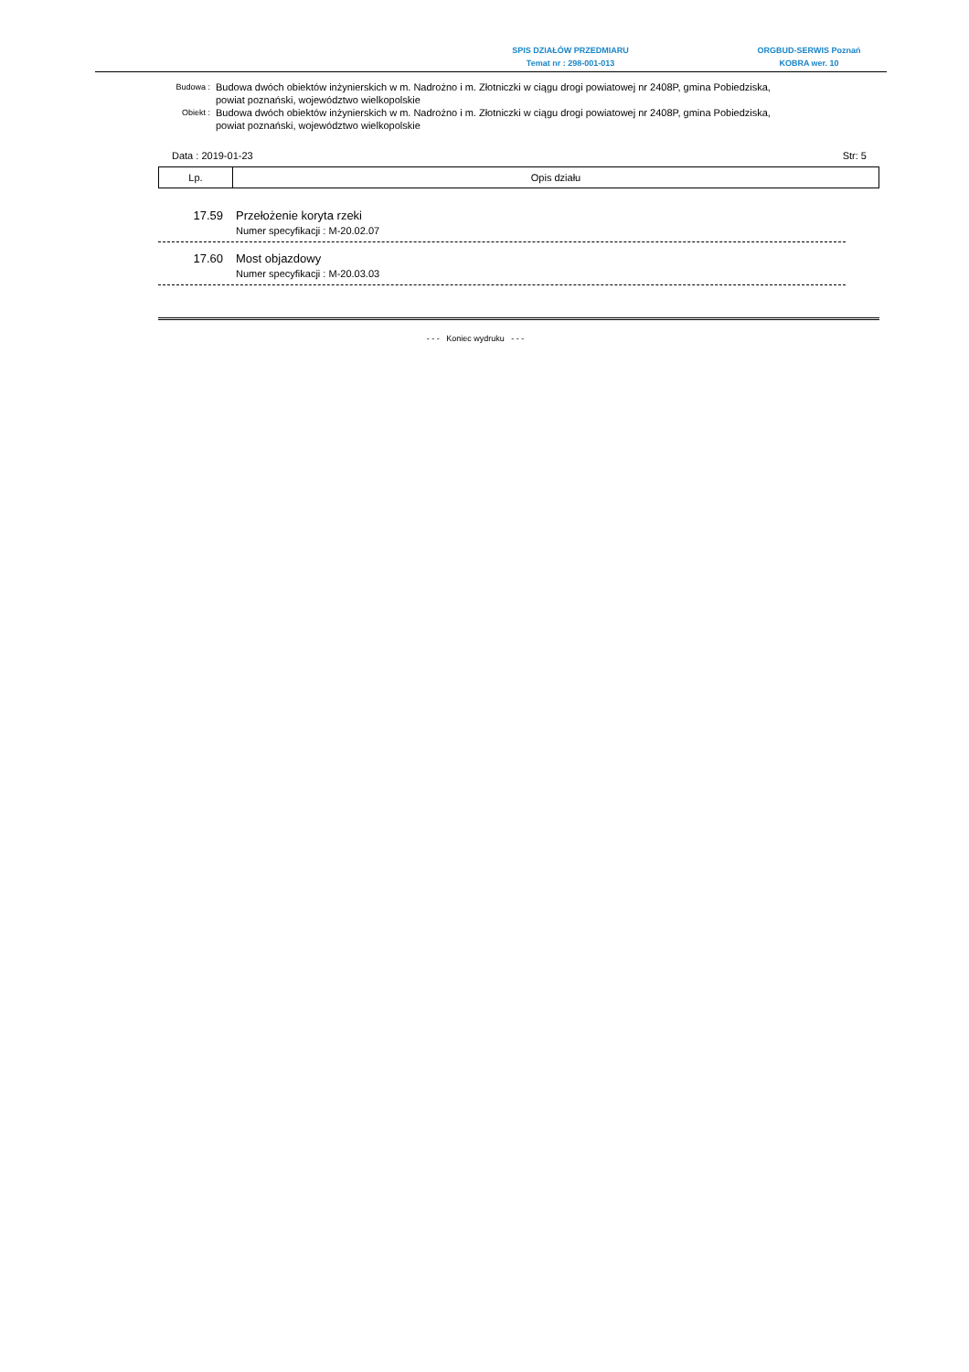SPIS DZIAŁÓW PRZEDMIARU
Temat nr : 298-001-013
ORGBUD-SERWIS Poznań
KOBRA wer. 10
Budowa :
Budowa dwóch obiektów inżynierskich w m. Nadrożno i m. Złotniczki w ciągu drogi powiatowej nr 2408P, gmina Pobiedziska, powiat poznański, województwo wielkopolskie
Obiekt :
Budowa dwóch obiektów inżynierskich w m. Nadrożno i m. Złotniczki w ciągu drogi powiatowej nr 2408P, gmina Pobiedziska, powiat poznański, województwo wielkopolskie
Data : 2019-01-23 Str: 5
| Lp. | Opis działu |
| --- | --- |
17.59 Przełożenie koryta rzeki
Numer specyfikacji : M-20.02.07
17.60 Most objazdowy
Numer specyfikacji : M-20.03.03
- - - Koniec wydruku - - -